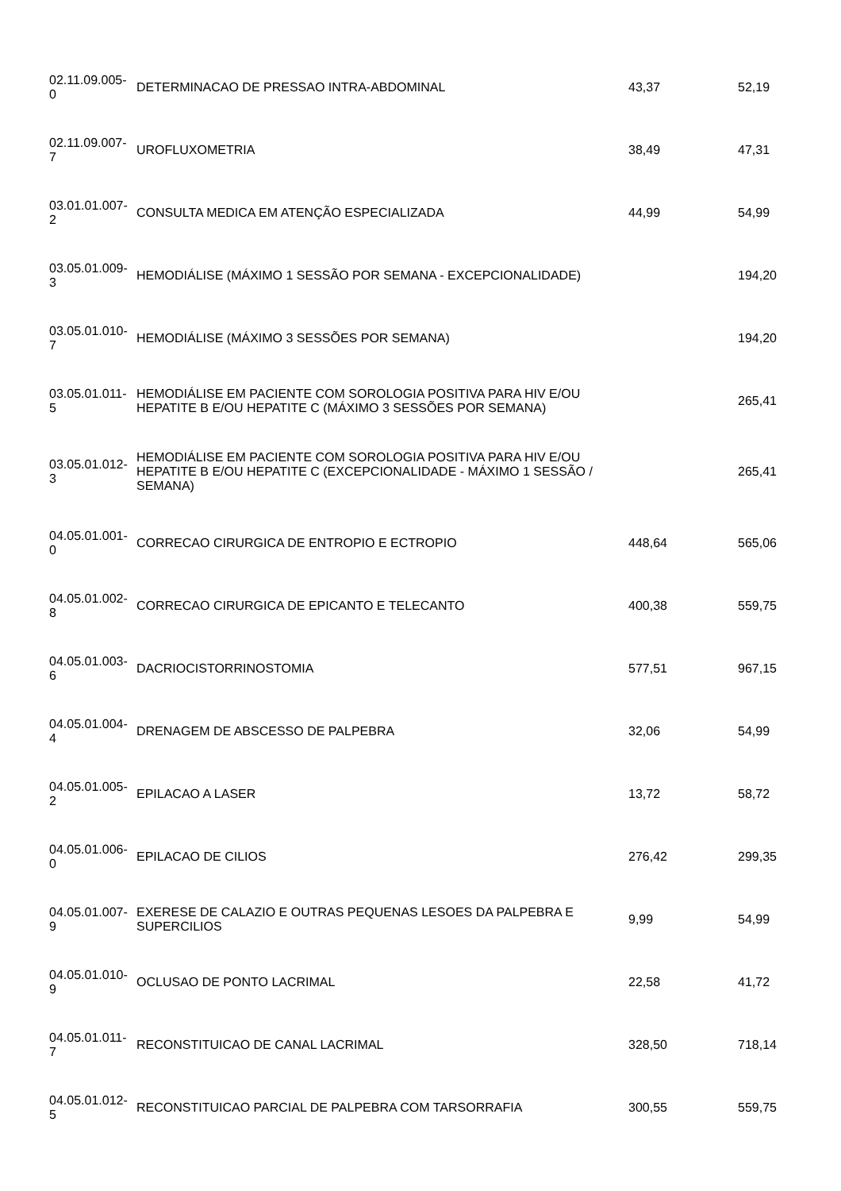| 02.11.09.005- 0 | DETERMINACAO DE PRESSAO INTRA-ABDOMINAL | 43,37 | 52,19 |
| 02.11.09.007- 7 | UROFLUXOMETRIA | 38,49 | 47,31 |
| 03.01.01.007- 2 | CONSULTA MEDICA EM ATENÇÃO ESPECIALIZADA | 44,99 | 54,99 |
| 03.05.01.009- 3 | HEMODIÁLISE (MÁXIMO 1 SESSÃO POR SEMANA - EXCEPCIONALIDADE) | | 194,20 |
| 03.05.01.010- 7 | HEMODIÁLISE (MÁXIMO 3 SESSÕES POR SEMANA) | | 194,20 |
| 03.05.01.011- 5 | HEMODIÁLISE EM PACIENTE COM SOROLOGIA POSITIVA PARA HIV E/OU HEPATITE B E/OU HEPATITE C (MÁXIMO 3 SESSÕES POR SEMANA) | | 265,41 |
| 03.05.01.012- 3 | HEMODIÁLISE EM PACIENTE COM SOROLOGIA POSITIVA PARA HIV E/OU HEPATITE B E/OU HEPATITE C (EXCEPCIONALIDADE - MÁXIMO 1 SESSÃO / SEMANA) | | 265,41 |
| 04.05.01.001- 0 | CORRECAO CIRURGICA DE ENTROPIO E ECTROPIO | 448,64 | 565,06 |
| 04.05.01.002- 8 | CORRECAO CIRURGICA DE EPICANTO E TELECANTO | 400,38 | 559,75 |
| 04.05.01.003- 6 | DACRIOCISTORRINOSTOMIA | 577,51 | 967,15 |
| 04.05.01.004- 4 | DRENAGEM DE ABSCESSO DE PALPEBRA | 32,06 | 54,99 |
| 04.05.01.005- 2 | EPILACAO A LASER | 13,72 | 58,72 |
| 04.05.01.006- 0 | EPILACAO DE CILIOS | 276,42 | 299,35 |
| 04.05.01.007- 9 | EXERESE DE CALAZIO E OUTRAS PEQUENAS LESOES DA PALPEBRA E SUPERCILIOS | 9,99 | 54,99 |
| 04.05.01.010- 9 | OCLUSAO DE PONTO LACRIMAL | 22,58 | 41,72 |
| 04.05.01.011- 7 | RECONSTITUICAO DE CANAL LACRIMAL | 328,50 | 718,14 |
| 04.05.01.012- 5 | RECONSTITUICAO PARCIAL DE PALPEBRA COM TARSORRAFIA | 300,55 | 559,75 |